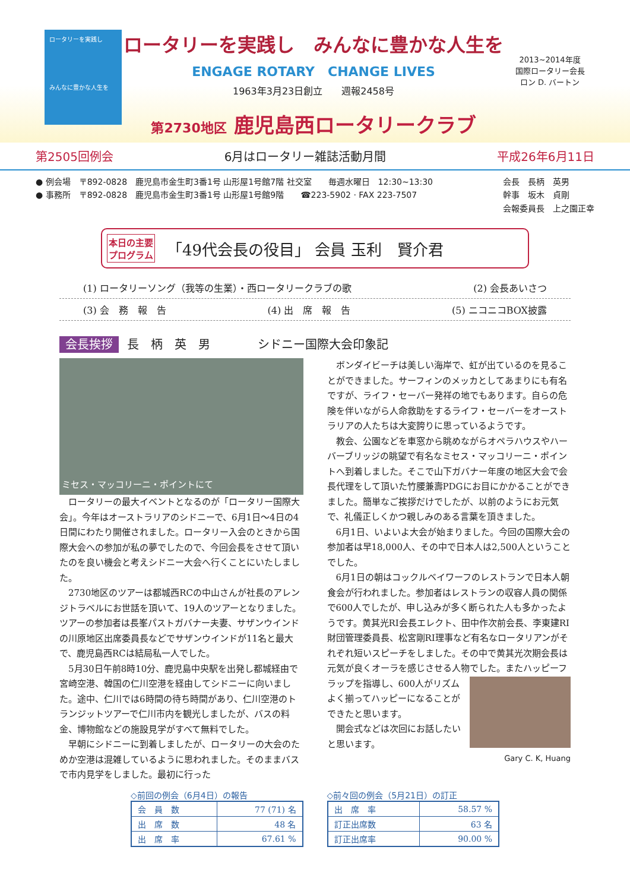ロータリーを実践し
みんなに豊かな人生を
ロータリーを実践し　みんなに豊かな人生を
ENGAGE ROTARY　CHANGE LIVES
1963年3月23日創立　　週報2458号
第2730地区 鹿児島西ロータリークラブ
2013~2014年度
国際ロータリー会長
ロン D. バートン
第2505回例会 6月はロータリー雑誌活動月間 平成26年6月11日
● 例会場　〒892-0828　鹿児島市金生町3番1号 山形屋1号館7階 社交室　　毎週水曜日　12:30~13:30
● 事務所　〒892-0828　鹿児島市金生町3番1号 山形屋1号館9階　　☎223-5902 · FAX 223-7507
会長　長柄　英男
幹事　坂木　貞剛
会報委員長　上之園正幸
本日の主要
プログラム 「49代会長の役目」 会員 玉利　賢介君
(1) ロータリーソング（我等の生業）・西ロータリークラブの歌 (2) 会長あいさつ
(3) 会　務　報　告 (4) 出　席　報　告 (5) ニコニコBOX披露
会長挨拶 長　柄　英　男　　　　シドニー国際大会印象記
ミセス・マッコリーニ・ポイントにて
ロータリーの最大イベントとなるのが「ロータリー国際大会」。今年はオーストラリアのシドニーで、6月1日～4日の4日間にわたり開催されました。ロータリー入会のときから国際大会への参加が私の夢でしたので、今回会長をさせて頂いたのを良い機会と考えシドニー大会へ行くことにいたしました。
2730地区のツアーは都城西RCの中山さんが社長のアレンジトラベルにお世話を頂いて、19人のツアーとなりました。ツアーの参加者は長峯パストガバナー夫妻、サザンウインドの川原地区出席委員長などでサザンウインドが11名と最大で、鹿児島西RCは結局私一人でした。
5月30日午前8時10分、鹿児島中央駅を出発し都城経由で宮崎空港、韓国の仁川空港を経由してシドニーに向いました。途中、仁川では6時間の待ち時間があり、仁川空港のトランジットツアーで仁川市内を観光しましたが、バスの料金、博物館などの施設見学がすべて無料でした。
早朝にシドニーに到着しましたが、ロータリーの大会のためか空港は混雑しているように思われました。そのままバスで市内見学をしました。最初に行った
ボンダイビーチは美しい海岸で、虹が出ているのを見ることができました。サーフィンのメッカとしてあまりにも有名ですが、ライフ・セーバー発祥の地でもあります。自らの危険を伴いながら人命救助をするライフ・セーバーをオーストラリアの人たちは大変誇りに思っているようです。
教会、公園などを車窓から眺めながらオペラハウスやハーバーブリッジの眺望で有名なミセス・マッコリーニ・ポイントへ到着しました。そこで山下ガバナー年度の地区大会で会長代理をして頂いた竹腰兼壽PDGにお目にかかることができました。簡単なご挨拶だけでしたが、以前のようにお元気で、礼儀正しくかつ親しみのある言葉を頂きました。
6月1日、いよいよ大会が始まりました。今回の国際大会の参加者は早18,000人、その中で日本人は2,500人ということでした。
6月1日の朝はコックルベイワーフのレストランで日本人朝食会が行われました。参加者はレストランの収容人員の関係で600人でしたが、申し込みが多く断られた人も多かったようです。黄其光RI会長エレクト、田中作次前会長、李東建RI財団管理委員長、松宮剛RI理事など有名なロータリアンがそれぞれ短いスピーチをしました。その中で黄其光次期会長は元気が良くオーラを感じさせる人物でした。またハッ ピーフラップを指導し、600人がリズムよく揃ってハッピーになることができたと思います。
開会式などは次回にお話したいと思います。
Gary C. K, Huang
◇前回の例会（6月4日）の報告
| 会 員 数 | 77 (71) 名 |
| 出 席 数 | 48 名 |
| 出 席 率 | 67.61 % |
◇前々回の例会（5月21日）の訂正
| 出 席 率 | 58.57 % |
| 訂正出席数 | 63 名 |
| 訂正出席率 | 90.00 % |